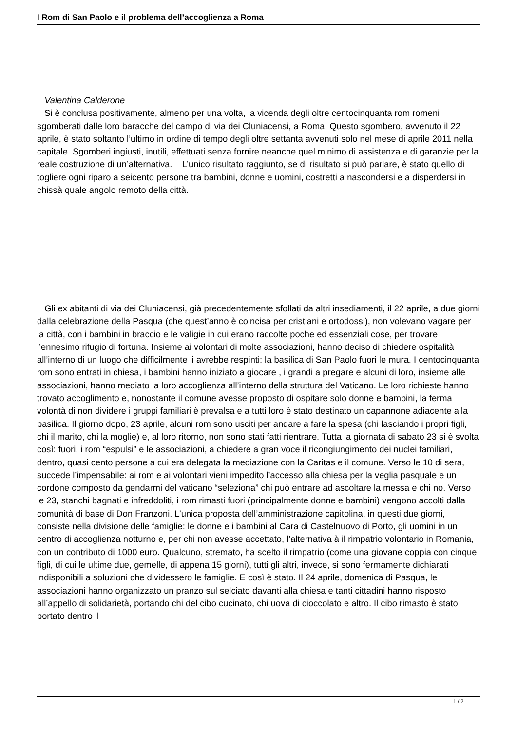I Rom di San Paolo e il problema dell’accoglienza a Roma
Valentina Calderone
Si è conclusa positivamente, almeno per una volta, la vicenda degli oltre centocinquanta rom romeni sgomberati dalle loro baracche del campo di via dei Cluniacensi, a Roma. Questo sgombero, avvenuto il 22 aprile, è stato soltanto l’ultimo in ordine di tempo degli oltre settanta avvenuti solo nel mese di aprile 2011 nella capitale. Sgomberi ingiusti, inutili, effettuati senza fornire neanche quel minimo di assistenza e di garanzie per la reale costruzione di un’alternativa. L’unico risultato raggiunto, se di risultato si può parlare, è stato quello di togliere ogni riparo a seicento persone tra bambini, donne e uomini, costretti a nascondersi e a disperdersi in chissà quale angolo remoto della città.
Gli ex abitanti di via dei Cluniacensi, già precedentemente sfollati da altri insediamenti, il 22 aprile, a due giorni dalla celebrazione della Pasqua (che quest’anno è coincisa per cristiani e ortodossi), non volevano vagare per la città, con i bambini in braccio e le valigie in cui erano raccolte poche ed essenziali cose, per trovare l’ennesimo rifugio di fortuna. Insieme ai volontari di molte associazioni, hanno deciso di chiedere ospitalità all’interno di un luogo che difficilmente li avrebbe respinti: la basilica di San Paolo fuori le mura. I centocinquanta rom sono entrati in chiesa, i bambini hanno iniziato a giocare , i grandi a pregare e alcuni di loro, insieme alle associazioni, hanno mediato la loro accoglienza all’interno della struttura del Vaticano. Le loro richieste hanno trovato accoglimento e, nonostante il comune avesse proposto di ospitare solo donne e bambini, la ferma volontà di non dividere i gruppi familiari è prevalsa e a tutti loro è stato destinato un capannone adiacente alla basilica. Il giorno dopo, 23 aprile, alcuni rom sono usciti per andare a fare la spesa (chi lasciando i propri figli, chi il marito, chi la moglie) e, al loro ritorno, non sono stati fatti rientrare. Tutta la giornata di sabato 23 si è svolta così: fuori, i rom “espulsi” e le associazioni, a chiedere a gran voce il ricongiungimento dei nuclei familiari, dentro, quasi cento persone a cui era delegata la mediazione con la Caritas e il comune. Verso le 10 di sera, succede l’impensabile: ai rom e ai volontari vieni impedito l’accesso alla chiesa per la veglia pasquale e un cordone composto da gendarmi del vaticano “seleziona” chi può entrare ad ascoltare la messa e chi no. Verso le 23, stanchi bagnati e infreddoliti, i rom rimasti fuori (principalmente donne e bambini) vengono accolti dalla comunità di base di Don Franzoni. L’unica proposta dell’amministrazione capitolina, in questi due giorni, consiste nella divisione delle famiglie: le donne e i bambini al Cara di Castelnuovo di Porto, gli uomini in un centro di accoglienza notturno e, per chi non avesse accettato, l’alternativa à il rimpatrio volontario in Romania, con un contributo di 1000 euro. Qualcuno, stremato, ha scelto il rimpatrio (come una giovane coppia con cinque figli, di cui le ultime due, gemelle, di appena 15 giorni), tutti gli altri, invece, si sono fermamente dichiarati indisponibili a soluzioni che dividessero le famiglie. E così è stato. Il 24 aprile, domenica di Pasqua, le associazioni hanno organizzato un pranzo sul selciato davanti alla chiesa e tanti cittadini hanno risposto all’appello di solidarietà, portando chi del cibo cucinato, chi uova di cioccolato e altro. Il cibo rimasto è stato portato dentro il
1 / 2